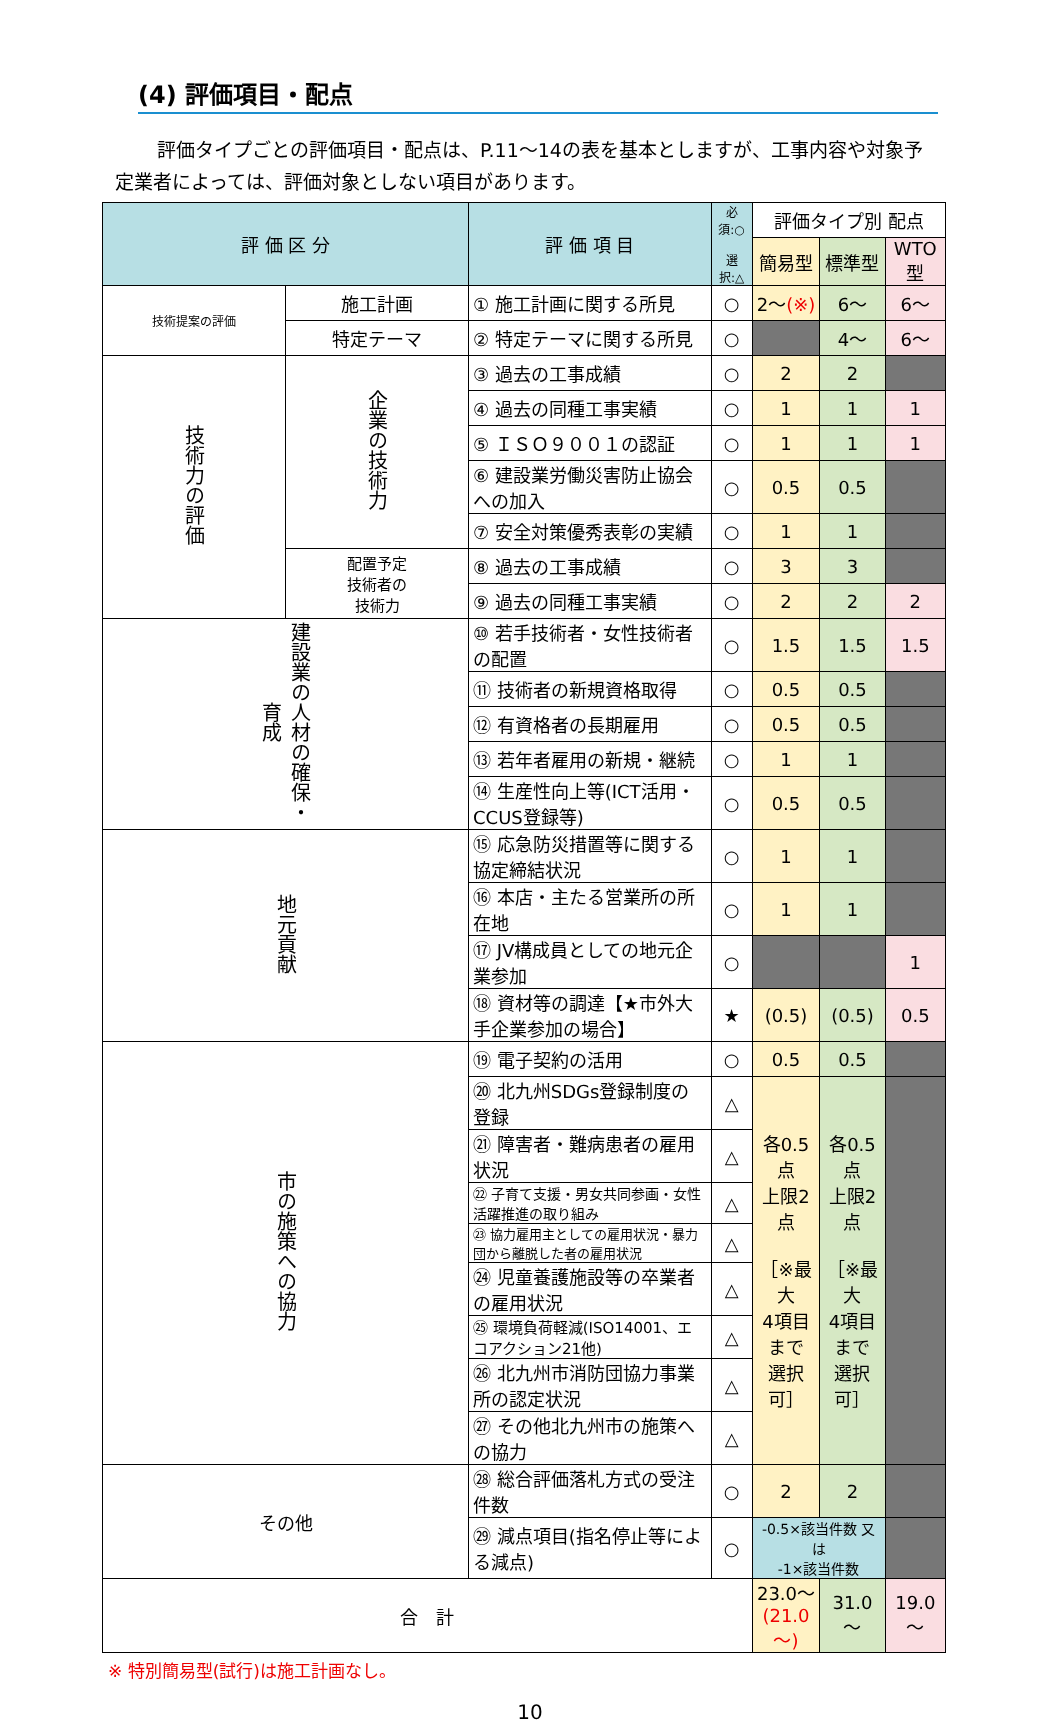(4) 評価項目・配点
評価タイプごとの評価項目・配点は、P.11～14の表を基本としますが、工事内容や対象予定業者によっては、評価対象としない項目があります。
| 評 価 区 分 | | 評 価 項 目 | 必須:○ 選択:△ | 評価タイプ別 配点 | | |
| --- | --- | --- | --- | --- | --- | --- |
| | | | | 簡易型 | 標準型 | WTO型 |
| 技術提案の評価 | 施工計画 | ① 施工計画に関する所見 | ○ | 2～ (※) | 6～ | 6～ |
| | 特定テーマ | ② 特定テーマに関する所見 | ○ | | 4～ | 6～ |
| 技術力の評価 | 企業の技術力 | ③ 過去の工事成績 | ○ | 2 | 2 | |
| | | ④ 過去の同種工事実績 | ○ | 1 | 1 | 1 |
| | | ⑤ ＩＳＯ９００１の認証 | ○ | 1 | 1 | 1 |
| | | ⑥ 建設業労働災害防止協会への加入 | ○ | 0.5 | 0.5 | |
| | | ⑦ 安全対策優秀表彰の実績 | ○ | 1 | 1 | |
| | 配置予定 技術者の 技術力 | ⑧ 過去の工事成績 | ○ | 3 | 3 | |
| | | ⑨ 過去の同種工事実績 | ○ | 2 | 2 | 2 |
| 建設業の人材の確保・育成 | | ⑩ 若手技術者・女性技術者の配置 | ○ | 1.5 | 1.5 | 1.5 |
| | | ⑪ 技術者の新規資格取得 | ○ | 0.5 | 0.5 | |
| | | ⑫ 有資格者の長期雇用 | ○ | 0.5 | 0.5 | |
| | | ⑬ 若年者雇用の新規・継続 | ○ | 1 | 1 | |
| | | ⑭ 生産性向上等(ICT活用・CCUS登録等) | ○ | 0.5 | 0.5 | |
| 地元貢献 | | ⑮ 応急防災措置等に関する協定締結状況 | ○ | 1 | 1 | |
| | | ⑯ 本店・主たる営業所の所在地 | ○ | 1 | 1 | |
| | | ⑰ JV構成員としての地元企業参加 | ○ | | | 1 |
| | | ⑱ 資材等の調達【★市外大手企業参加の場合】 | ★ | (0.5) | (0.5) | 0.5 |
| 市の施策への協力 | | ⑲ 電子契約の活用 | ○ | 0.5 | 0.5 | |
| | | ⑳ 北九州SDGs登録制度の登録 | △ | 各0.5点 上限2点 ［※最大 4項目 まで 選択可］ | 各0.5点 上限2点 ［※最大 4項目 まで 選択可］ | |
| | | ㉑ 障害者・難病患者の雇用状況 | △ | | | |
| | | ㉒ 子育て支援・男女共同参画・女性活躍推進の取り組み | △ | | | |
| | | ㉓ 協力雇用主としての雇用状況・暴力団から離脱した者の雇用状況 | △ | | | |
| | | ㉔ 児童養護施設等の卒業者の雇用状況 | △ | | | |
| | | ㉕ 環境負荷軽減(ISO14001、エコアクション21他) | △ | | | |
| | | ㉖ 北九州市消防団協力事業所の認定状況 | △ | | | |
| | | ㉗ その他北九州市の施策への協力 | △ | | | |
| その他 | | ㉘ 総合評価落札方式の受注件数 | ○ | 2 | 2 | |
| | | ㉙ 減点項目(指名停止等による減点) | ○ | -0.5×該当件数 又は -1×該当件数 | | |
| 合 計 | | | | 23.0～ (21.0～) | 31.0～ | 19.0～ |
※ 特別簡易型(試行)は施工計画なし。
10